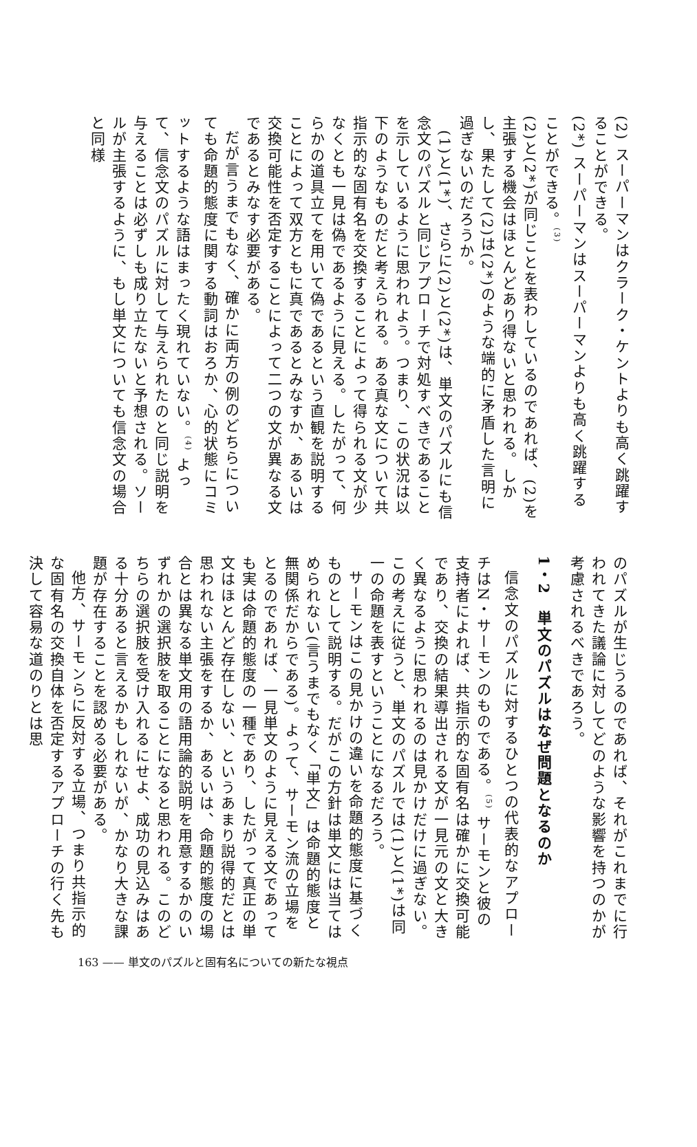(2) スーパーマンはクラーク・ケントよりも高く跳躍することができる。
(2*) スーパーマンはスーパーマンよりも高く跳躍することができる。<sup>(3)</sup>
(2)と(2*)が同じことを表わしているのであれば、(2)を主張する機会はほとんどあり得ないと思われる。しかし、果たして(2)は(2*)のような端的に矛盾した言明に過ぎないのだろうか。
(1)と(1*)、さらに(2)と(2*)は、単文のパズルにも信念文のパズルと同じアプローチで対処すべきであることを示しているように思われよう。つまり、この状況は以下のようなものだと考えられる。ある真な文について共指示的な固有名を交換することによって得られる文が少なくとも一見は偽であるように見える。したがって、何らかの道具立てを用いて偽であるという直観を説明することによって双方ともに真であるとみなすか、あるいは交換可能性を否定することによって二つの文が異なる文であるとみなす必要がある。
だが言うまでもなく、確かに両方の例のどちらについても命題的態度に関する動詞はおろか、心的状態にコミットするような語はまったく現れていない。<sup>(4)</sup> よって、信念文のパズルに対して与えられたのと同じ説明を与えることは必ずしも成り立たないと予想される。ソールが主張するように、もし単文についても信念文の場合と同様
のパズルが生じうるのであれば、それがこれまでに行われてきた議論に対してどのような影響を持つのかが考慮されるべきであろう。
1・2　単文のパズルはなぜ問題となるのか
信念文のパズルに対するひとつの代表的なアプローチはN・サーモンのものである。<sup>(5)</sup> サーモンと彼の支持者によれば、共指示的な固有名は確かに交換可能であり、交換の結果導出される文が一見元の文と大きく異なるように思われるのは見かけだけに過ぎない。この考えに従うと、単文のパズルでは(1)と(1*)は同一の命題を表すということになるだろう。
サーモンはこの見かけの違いを命題的態度に基づくものとして説明する。だがこの方針は単文には当てはめられない(言うまでもなく「単文」は命題的態度と無関係だからである)。よって、サーモン流の立場をとるのであれば、一見単文のように見える文であっても実は命題的態度の一種であり、したがって真正の単文はほとんど存在しない、というあまり説得的だとは思われない主張をするか、あるいは、命題的態度の場合とは異なる単文用の語用論的説明を用意するかのいずれかの選択肢を取ることになると思われる。このどちらの選択肢を受け入れるにせよ、成功の見込みはある十分あると言えるかもしれないが、かなり大きな課題が存在することを認める必要がある。
他方、サーモンらに反対する立場、つまり共指示的な固有名の交換自体を否定するアプローチの行く先も決して容易な道のりとは思
163 —— 単文のパズルと固有名についての新たな視点